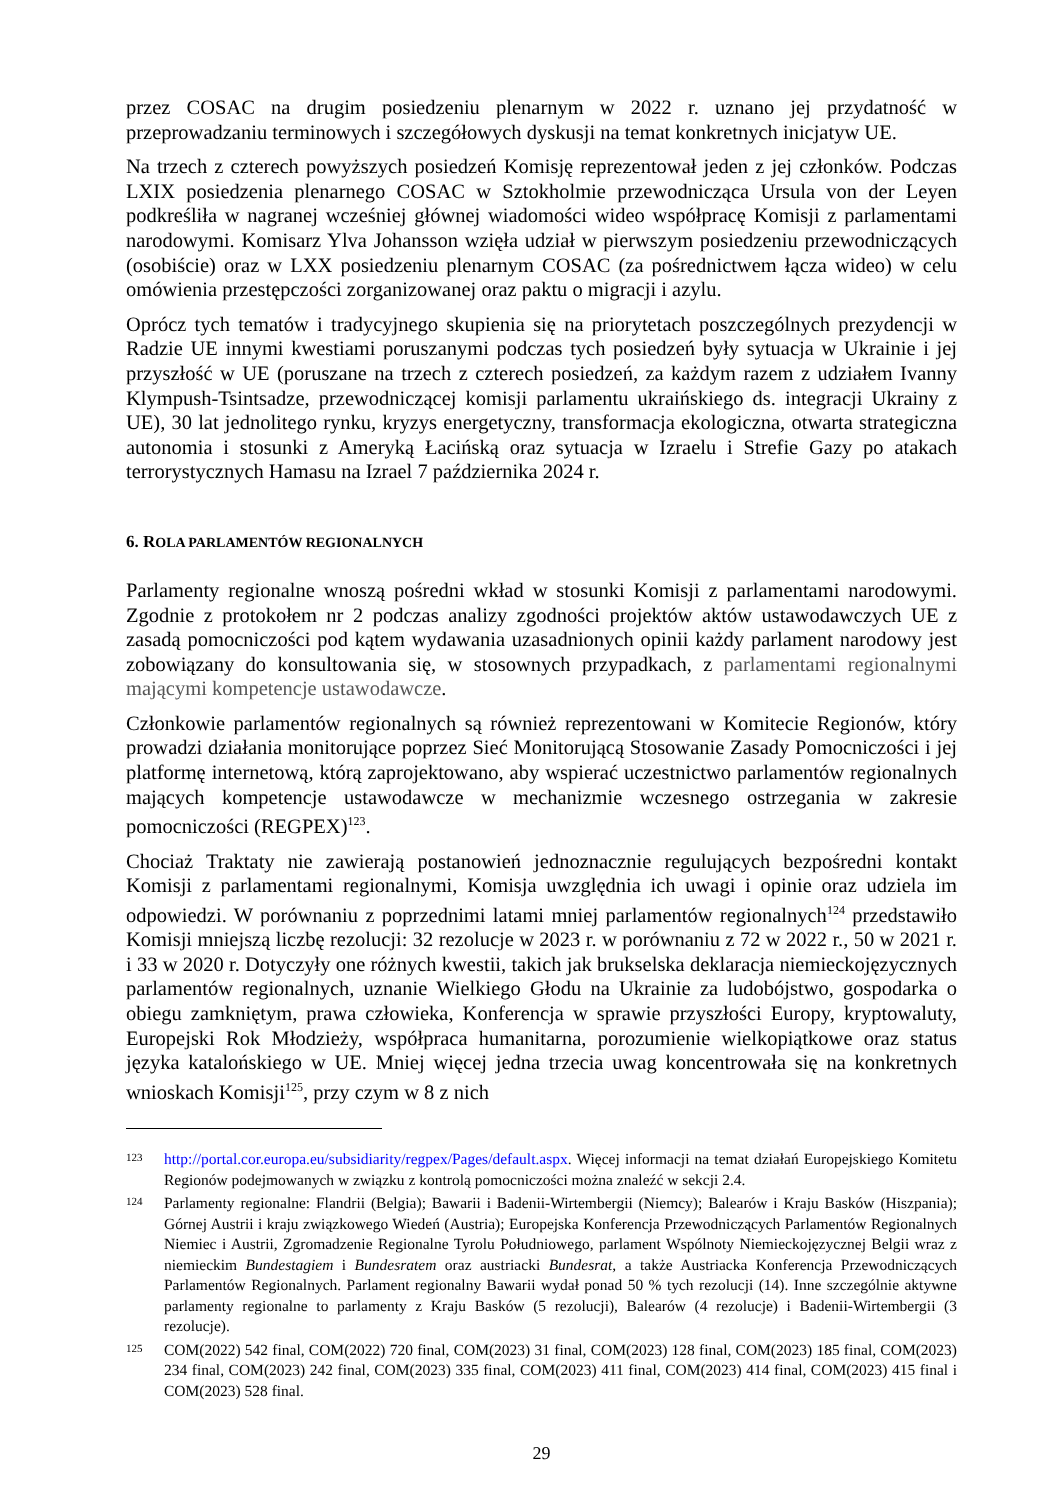przez COSAC na drugim posiedzeniu plenarnym w 2022 r. uznano jej przydatność w przeprowadzaniu terminowych i szczegółowych dyskusji na temat konkretnych inicjatyw UE.
Na trzech z czterech powyższych posiedzeń Komisję reprezentował jeden z jej członków. Podczas LXIX posiedzenia plenarnego COSAC w Sztokholmie przewodnicząca Ursula von der Leyen podkreśliła w nagranej wcześniej głównej wiadomości wideo współpracę Komisji z parlamentami narodowymi. Komisarz Ylva Johansson wzięła udział w pierwszym posiedzeniu przewodniczących (osobiście) oraz w LXX posiedzeniu plenarnym COSAC (za pośrednictwem łącza wideo) w celu omówienia przestępczości zorganizowanej oraz paktu o migracji i azylu.
Oprócz tych tematów i tradycyjnego skupienia się na priorytetach poszczególnych prezydencji w Radzie UE innymi kwestiami poruszanymi podczas tych posiedzeń były sytuacja w Ukrainie i jej przyszłość w UE (poruszane na trzech z czterech posiedzeń, za każdym razem z udziałem Ivanny Klympush-Tsintsadze, przewodniczącej komisji parlamentu ukraińskiego ds. integracji Ukrainy z UE), 30 lat jednolitego rynku, kryzys energetyczny, transformacja ekologiczna, otwarta strategiczna autonomia i stosunki z Ameryką Łacińską oraz sytuacja w Izraelu i Strefie Gazy po atakach terrorystycznych Hamasu na Izrael 7 października 2024 r.
6. ROLA PARLAMENTÓW REGIONALNYCH
Parlamenty regionalne wnoszą pośredni wkład w stosunki Komisji z parlamentami narodowymi. Zgodnie z protokołem nr 2 podczas analizy zgodności projektów aktów ustawodawczych UE z zasadą pomocniczości pod kątem wydawania uzasadnionych opinii każdy parlament narodowy jest zobowiązany do konsultowania się, w stosownych przypadkach, z parlamentami regionalnymi mającymi kompetencje ustawodawcze.
Członkowie parlamentów regionalnych są również reprezentowani w Komitecie Regionów, który prowadzi działania monitorujące poprzez Sieć Monitorującą Stosowanie Zasady Pomocniczości i jej platformę internetową, którą zaprojektowano, aby wspierać uczestnictwo parlamentów regionalnych mających kompetencje ustawodawcze w mechanizmie wczesnego ostrzegania w zakresie pomocniczości (REGPEX)<sup>123</sup>.
Chociaż Traktaty nie zawierają postanowień jednoznacznie regulujących bezpośredni kontakt Komisji z parlamentami regionalnymi, Komisja uwzględnia ich uwagi i opinie oraz udziela im odpowiedzi. W porównaniu z poprzednimi latami mniej parlamentów regionalnych<sup>124</sup> przedstawiło Komisji mniejszą liczbę rezolucji: 32 rezolucje w 2023 r. w porównaniu z 72 w 2022 r., 50 w 2021 r. i 33 w 2020 r. Dotyczyły one różnych kwestii, takich jak brukselska deklaracja niemieckojęzycznych parlamentów regionalnych, uznanie Wielkiego Głodu na Ukrainie za ludobójstwo, gospodarka o obiegu zamkniętym, prawa człowieka, Konferencja w sprawie przyszłości Europy, kryptowaluty, Europejski Rok Młodzieży, współpraca humanitarna, porozumienie wielkopiątkowe oraz status języka katalońskiego w UE. Mniej więcej jedna trzecia uwag koncentrowała się na konkretnych wnioskach Komisji<sup>125</sup>, przy czym w 8 z nich
123 http://portal.cor.europa.eu/subsidiarity/regpex/Pages/default.aspx. Więcej informacji na temat działań Europejskiego Komitetu Regionów podejmowanych w związku z kontrolą pomocniczości można znaleźć w sekcji 2.4.
124 Parlamenty regionalne: Flandrii (Belgia); Bawarii i Badenii-Wirtembergii (Niemcy); Balearów i Kraju Basków (Hiszpania); Górnej Austrii i kraju związkowego Wiedeń (Austria); Europejska Konferencja Przewodniczących Parlamentów Regionalnych Niemiec i Austrii, Zgromadzenie Regionalne Tyrolu Południowego, parlament Wspólnoty Niemieckojęzycznej Belgii wraz z niemieckim Bundestagiem i Bundesratem oraz austriacki Bundesrat, a także Austriacka Konferencja Przewodniczących Parlamentów Regionalnych. Parlament regionalny Bawarii wydał ponad 50 % tych rezolucji (14). Inne szczególnie aktywne parlamenty regionalne to parlamenty z Kraju Basków (5 rezolucji), Balearów (4 rezolucje) i Badenii-Wirtembergii (3 rezolucje).
125 COM(2022) 542 final, COM(2022) 720 final, COM(2023) 31 final, COM(2023) 128 final, COM(2023) 185 final, COM(2023) 234 final, COM(2023) 242 final, COM(2023) 335 final, COM(2023) 411 final, COM(2023) 414 final, COM(2023) 415 final i COM(2023) 528 final.
29